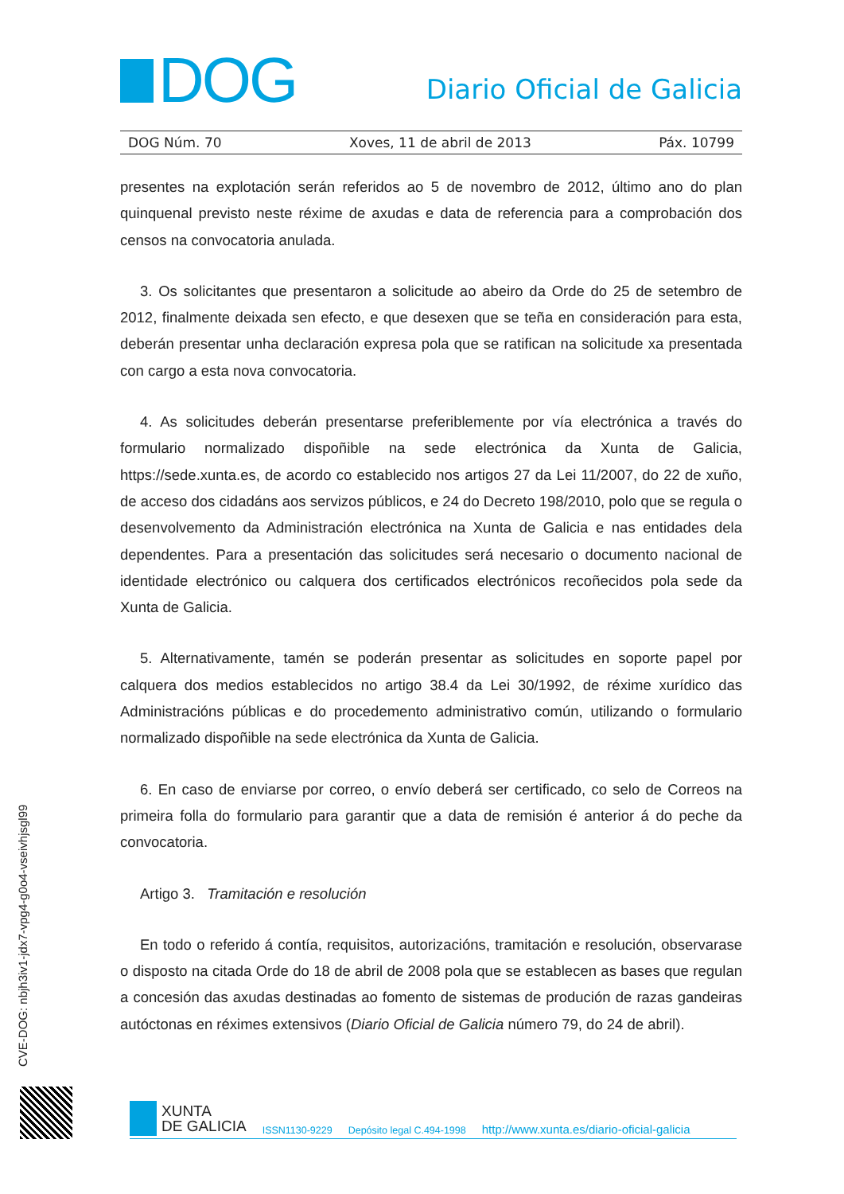DOG
Diario Oficial de Galicia
DOG Núm. 70 Xoves, 11 de abril de 2013 Páx. 10799
presentes na explotación serán referidos ao 5 de novembro de 2012, último ano do plan quinquenal previsto neste réxime de axudas e data de referencia para a comprobación dos censos na convocatoria anulada.
3. Os solicitantes que presentaron a solicitude ao abeiro da Orde do 25 de setembro de 2012, finalmente deixada sen efecto, e que desexen que se teña en consideración para esta, deberán presentar unha declaración expresa pola que se ratifican na solicitude xa presentada con cargo a esta nova convocatoria.
4. As solicitudes deberán presentarse preferiblemente por vía electrónica a través do formulario normalizado dispoñible na sede electrónica da Xunta de Galicia, https://sede.xunta.es, de acordo co establecido nos artigos 27 da Lei 11/2007, do 22 de xuño, de acceso dos cidadáns aos servizos públicos, e 24 do Decreto 198/2010, polo que se regula o desenvolvemento da Administración electrónica na Xunta de Galicia e nas entidades dela dependentes. Para a presentación das solicitudes será necesario o documento nacional de identidade electrónico ou calquera dos certificados electrónicos recoñecidos pola sede da Xunta de Galicia.
5. Alternativamente, tamén se poderán presentar as solicitudes en soporte papel por calquera dos medios establecidos no artigo 38.4 da Lei 30/1992, de réxime xurídico das Administracións públicas e do procedemento administrativo común, utilizando o formulario normalizado dispoñible na sede electrónica da Xunta de Galicia.
6. En caso de enviarse por correo, o envío deberá ser certificado, co selo de Correos na primeira folla do formulario para garantir que a data de remisión é anterior á do peche da convocatoria.
Artigo 3. Tramitación e resolución
En todo o referido á contía, requisitos, autorizacións, tramitación e resolución, observarase o disposto na citada Orde do 18 de abril de 2008 pola que se establecen as bases que regulan a concesión das axudas destinadas ao fomento de sistemas de produción de razas gandeiras autóctonas en réximes extensivos (Diario Oficial de Galicia número 79, do 24 de abril).
CVE-DOG: nbjh3iv1-jdx7-vpg4-g0o4-vseivhjsgl99
XUNTA
DE GALICIA
ISSN1130-9229 Depósito legal C.494-1998 http://www.xunta.es/diario-oficial-galicia